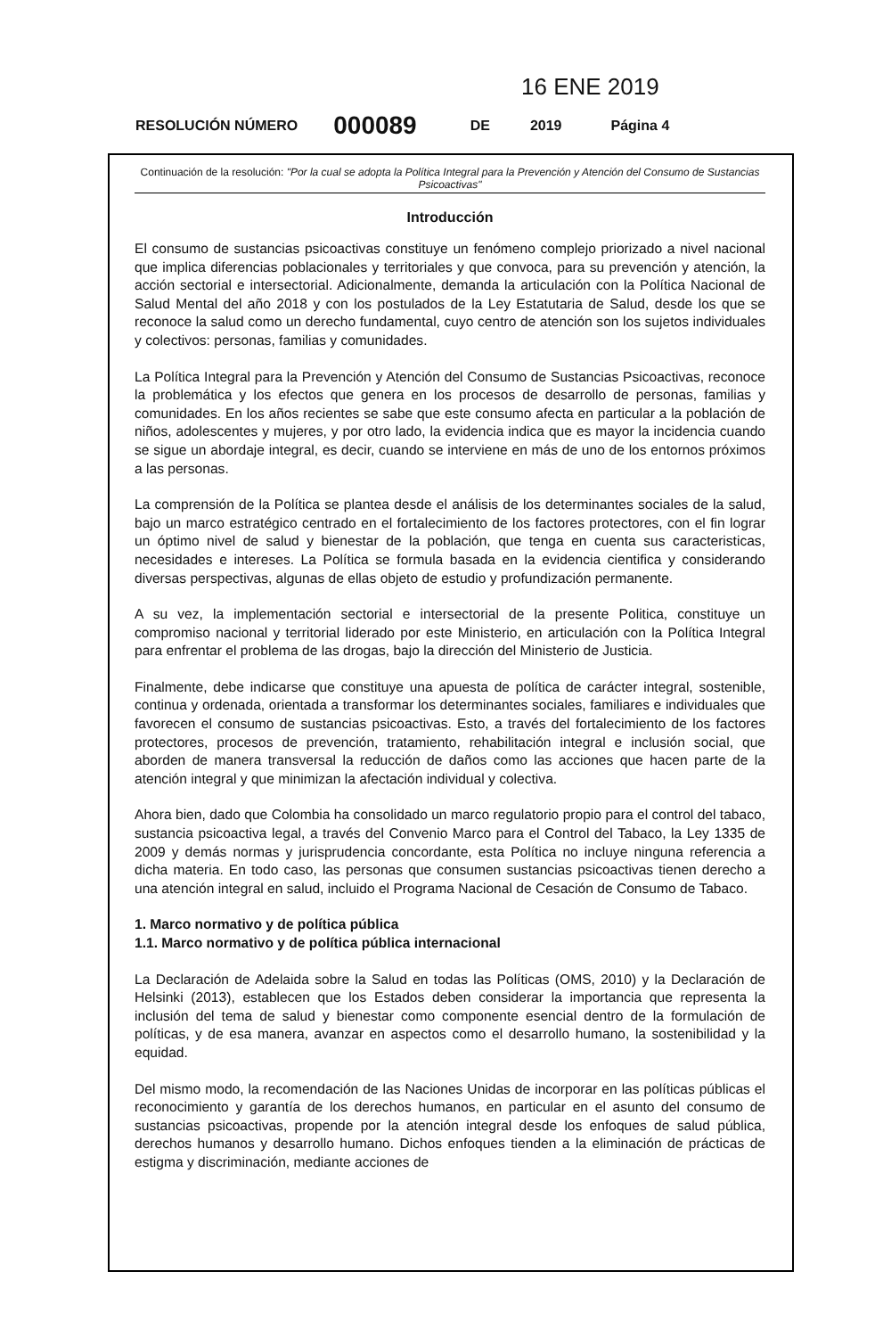16 ENE 2019
RESOLUCIÓN NÚMERO 000089 DE 2019 Página 4
Continuación de la resolución: "Por la cual se adopta la Política Integral para la Prevención y Atención del Consumo de Sustancias Psicoactivas"
Introducción
El consumo de sustancias psicoactivas constituye un fenómeno complejo priorizado a nivel nacional que implica diferencias poblacionales y territoriales y que convoca, para su prevención y atención, la acción sectorial e intersectorial. Adicionalmente, demanda la articulación con la Política Nacional de Salud Mental del año 2018 y con los postulados de la Ley Estatutaria de Salud, desde los que se reconoce la salud como un derecho fundamental, cuyo centro de atención son los sujetos individuales y colectivos: personas, familias y comunidades.
La Política Integral para la Prevención y Atención del Consumo de Sustancias Psicoactivas, reconoce la problemática y los efectos que genera en los procesos de desarrollo de personas, familias y comunidades. En los años recientes se sabe que este consumo afecta en particular a la población de niños, adolescentes y mujeres, y por otro lado, la evidencia indica que es mayor la incidencia cuando se sigue un abordaje integral, es decir, cuando se interviene en más de uno de los entornos próximos a las personas.
La comprensión de la Política se plantea desde el análisis de los determinantes sociales de la salud, bajo un marco estratégico centrado en el fortalecimiento de los factores protectores, con el fin lograr un óptimo nivel de salud y bienestar de la población, que tenga en cuenta sus caracteristicas, necesidades e intereses. La Política se formula basada en la evidencia cientifica y considerando diversas perspectivas, algunas de ellas objeto de estudio y profundización permanente.
A su vez, la implementación sectorial e intersectorial de la presente Politica, constituye un compromiso nacional y territorial liderado por este Ministerio, en articulación con la Política Integral para enfrentar el problema de las drogas, bajo la dirección del Ministerio de Justicia.
Finalmente, debe indicarse que constituye una apuesta de política de carácter integral, sostenible, continua y ordenada, orientada a transformar los determinantes sociales, familiares e individuales que favorecen el consumo de sustancias psicoactivas. Esto, a través del fortalecimiento de los factores protectores, procesos de prevención, tratamiento, rehabilitación integral e inclusión social, que aborden de manera transversal la reducción de daños como las acciones que hacen parte de la atención integral y que minimizan la afectación individual y colectiva.
Ahora bien, dado que Colombia ha consolidado un marco regulatorio propio para el control del tabaco, sustancia psicoactiva legal, a través del Convenio Marco para el Control del Tabaco, la Ley 1335 de 2009 y demás normas y jurisprudencia concordante, esta Política no incluye ninguna referencia a dicha materia. En todo caso, las personas que consumen sustancias psicoactivas tienen derecho a una atención integral en salud, incluido el Programa Nacional de Cesación de Consumo de Tabaco.
1. Marco normativo y de política pública
1.1. Marco normativo y de política pública internacional
La Declaración de Adelaida sobre la Salud en todas las Políticas (OMS, 2010) y la Declaración de Helsinki (2013), establecen que los Estados deben considerar la importancia que representa la inclusión del tema de salud y bienestar como componente esencial dentro de la formulación de políticas, y de esa manera, avanzar en aspectos como el desarrollo humano, la sostenibilidad y la equidad.
Del mismo modo, la recomendación de las Naciones Unidas de incorporar en las políticas públicas el reconocimiento y garantía de los derechos humanos, en particular en el asunto del consumo de sustancias psicoactivas, propende por la atención integral desde los enfoques de salud pública, derechos humanos y desarrollo humano. Dichos enfoques tienden a la eliminación de prácticas de estigma y discriminación, mediante acciones de